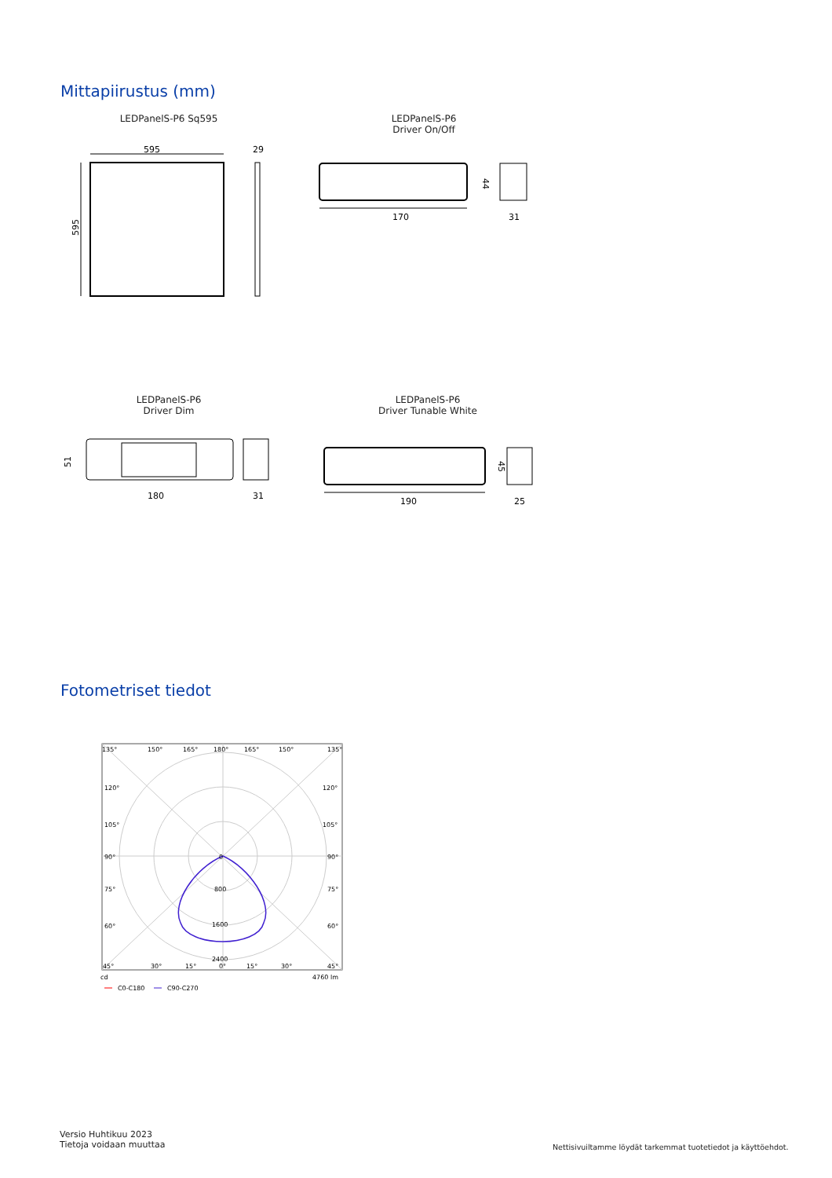Mittapiirustus (mm)
LEDPanelS-P6 Sq595
LEDPanelS-P6
Driver On/Off
595
595
29
170
44
31
LEDPanelS-P6
Driver Dim
LEDPanelS-P6
Driver Tunable White
51
180
31
190
45
25
Fotometriset tiedot
135°
150°
165°
180°
165°
150°
135°
120°
120°
105°
105°
90°
0
90°
75°
800
75°
60°
1600
60°
2400
45°
30°
15°
0°
15°
30°
45°
cd
4760 lm
C0-C180
C90-C270
Versio Huhtikuu 2023
Tietoja voidaan muuttaa
Nettisivuiltamme löydät tarkemmat tuotetiedot ja käyttöehdot.